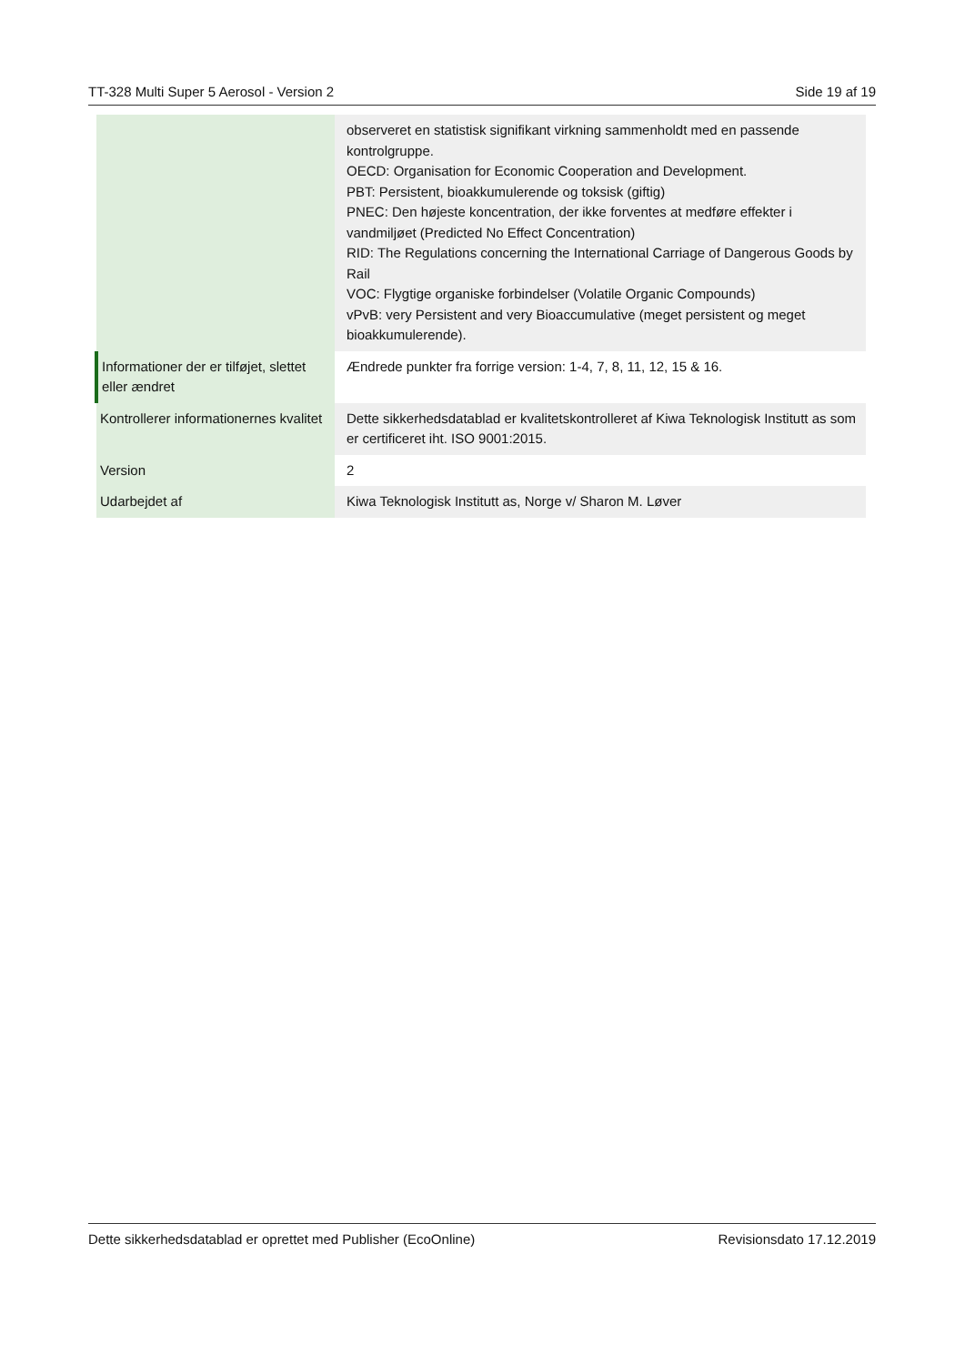TT-328 Multi Super 5 Aerosol - Version 2 Side 19 af 19
| | observeret en statistisk signifikant virkning sammenholdt med en passende kontrolgruppe. OECD: Organisation for Economic Cooperation and Development. PBT: Persistent, bioakkumulerende og toksisk (giftig) PNEC: Den højeste koncentration, der ikke forventes at medføre effekter i vandmiljøet (Predicted No Effect Concentration) RID: The Regulations concerning the International Carriage of Dangerous Goods by Rail VOC: Flygtige organiske forbindelser (Volatile Organic Compounds) vPvB: very Persistent and very Bioaccumulative (meget persistent og meget bioakkumulerende). |
| Informationer der er tilføjet, slettet eller ændret | Ændrede punkter fra forrige version: 1-4, 7, 8, 11, 12, 15 & 16. |
| Kontrollerer informationernes kvalitet | Dette sikkerhedsdatablad er kvalitetskontrolleret af Kiwa Teknologisk Institutt as som er certificeret iht. ISO 9001:2015. |
| Version | 2 |
| Udarbejdet af | Kiwa Teknologisk Institutt as, Norge v/ Sharon M. Løver |
Dette sikkerhedsdatablad er oprettet med Publisher (EcoOnline) Revisionsdato 17.12.2019